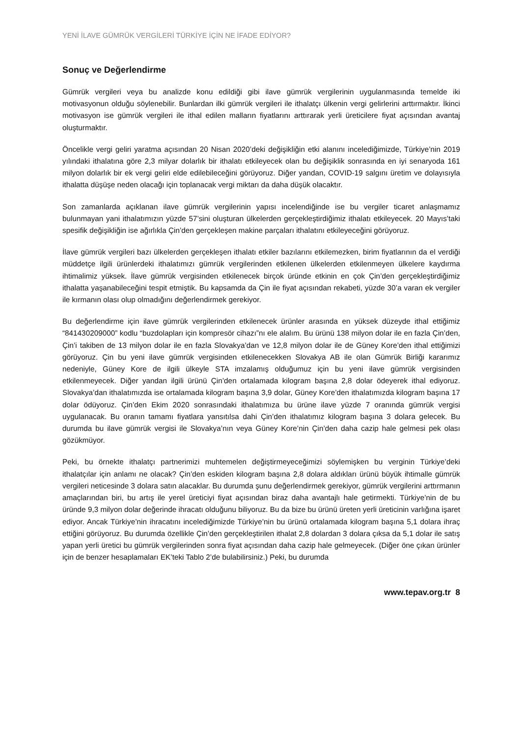YENİ İLAVE GÜMRÜK VERGİLERİ TÜRKİYE İÇİN NE İFADE EDİYOR?
Sonuç ve Değerlendirme
Gümrük vergileri veya bu analizde konu edildiği gibi ilave gümrük vergilerinin uygulanmasında temelde iki motivasyonun olduğu söylenebilir. Bunlardan ilki gümrük vergileri ile ithalatçı ülkenin vergi gelirlerini arttırmaktır. İkinci motivasyon ise gümrük vergileri ile ithal edilen malların fiyatlarını arttırarak yerli üreticilere fiyat açısından avantaj oluşturmaktır.
Öncelikle vergi geliri yaratma açısından 20 Nisan 2020’deki değişikliğin etki alanını incelediğimizde, Türkiye’nin 2019 yılındaki ithalatına göre 2,3 milyar dolarlık bir ithalatı etkileyecek olan bu değişiklik sonrasında en iyi senaryoda 161 milyon dolarlık bir ek vergi geliri elde edilebileceğini görüyoruz. Diğer yandan, COVID-19 salgını üretim ve dolayısıyla ithalatta düşüşe neden olacağı için toplanacak vergi miktarı da daha düşük olacaktır.
Son zamanlarda açıklanan ilave gümrük vergilerinin yapısı incelendiğinde ise bu vergiler ticaret anlaşmamız bulunmayan yani ithalatımızın yüzde 57’sini oluşturan ülkelerden gerçekleştirdiğimiz ithalatı etkileyecek. 20 Mayıs’taki spesifik değişikliğin ise ağırlıkla Çin’den gerçekleşen makine parçaları ithalatını etkileyeceğini görüyoruz.
İlave gümrük vergileri bazı ülkelerden gerçekleşen ithalatı etkiler bazılarını etkilemezken, birim fiyatlarının da el verdiği müddetçe ilgili ürünlerdeki ithalatımızı gümrük vergilerinden etkilenen ülkelerden etkilenmeyen ülkelere kaydırma ihtimalimiz yüksek. İlave gümrük vergisinden etkilenecek birçok üründe etkinin en çok Çin’den gerçekleştirdiğimiz ithalatta yaşanabileceğini tespit etmiştik. Bu kapsamda da Çin ile fiyat açısından rekabeti, yüzde 30’a varan ek vergiler ile kırmanın olası olup olmadığını değerlendirmek gerekiyor.
Bu değerlendirme için ilave gümrük vergilerinden etkilenecek ürünler arasında en yüksek düzeyde ithal ettiğimiz “841430209000” kodlu “buzdolapları için kompresör cihazı”nı ele alalım. Bu ürünü 138 milyon dolar ile en fazla Çin’den, Çin’i takiben de 13 milyon dolar ile en fazla Slovakya’dan ve 12,8 milyon dolar ile de Güney Kore’den ithal ettiğimizi görüyoruz. Çin bu yeni ilave gümrük vergisinden etkilenecekken Slovakya AB ile olan Gümrük Birliği kararımız nedeniyle, Güney Kore de ilgili ülkeyle STA imzalamış olduğumuz için bu yeni ilave gümrük vergisinden etkilenmeyecek. Diğer yandan ilgili ürünü Çin’den ortalamada kilogram başına 2,8 dolar ödeyerek ithal ediyoruz. Slovakya’dan ithalatımızda ise ortalamada kilogram başına 3,9 dolar, Güney Kore’den ithalatımızda kilogram başına 17 dolar ödüyoruz. Çin’den Ekim 2020 sonrasındaki ithalatımıza bu ürüne ilave yüzde 7 oranında gümrük vergisi uygulanacak. Bu oranın tamamı fiyatlara yansıtılsa dahi Çin’den ithalatımız kilogram başına 3 dolara gelecek. Bu durumda bu ilave gümrük vergisi ile Slovakya’nın veya Güney Kore’nin Çin’den daha cazip hale gelmesi pek olası gözükmüyor.
Peki, bu örnekte ithalatçı partnerimizi muhtemelen değiştirmeyeceğimizi söylemişken bu verginin Türkiye’deki ithalatçılar için anlamı ne olacak? Çin’den eskiden kilogram başına 2,8 dolara aldıkları ürünü büyük ihtimalle gümrük vergileri neticesinde 3 dolara satın alacaklar. Bu durumda şunu değerlendirmek gerekiyor, gümrük vergilerini arttırmanın amaçlarından biri, bu artış ile yerel üreticiyi fiyat açısından biraz daha avantajlı hale getirmekti. Türkiye’nin de bu üründe 9,3 milyon dolar değerinde ihracatı olduğunu biliyoruz. Bu da bize bu ürünü üreten yerli üreticinin varlığına işaret ediyor. Ancak Türkiye’nin ihracatını incelediğimizde Türkiye’nin bu ürünü ortalamada kilogram başına 5,1 dolara ihraç ettiğini görüyoruz. Bu durumda özellikle Çin’den gerçekleştirilen ithalat 2,8 dolardan 3 dolara çıksa da 5,1 dolar ile satış yapan yerli üretici bu gümrük vergilerinden sonra fiyat açısından daha cazip hale gelmeyecek. (Diğer öne çıkan ürünler için de benzer hesaplamaları EK’teki Tablo 2’de bulabilirsiniz.) Peki, bu durumda
www.tepav.org.tr 8